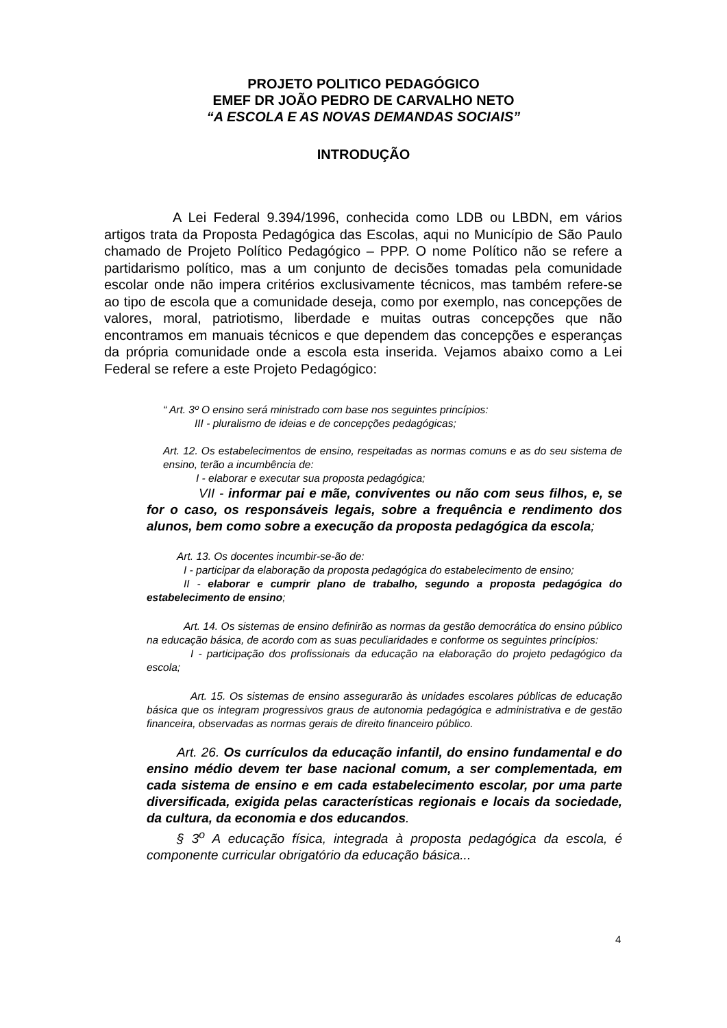PROJETO POLITICO PEDAGÓGICO
EMEF DR JOÃO PEDRO DE CARVALHO NETO
“A ESCOLA E AS NOVAS DEMANDAS SOCIAIS”
INTRODUÇÃO
A Lei Federal 9.394/1996, conhecida como LDB ou LBDN, em vários artigos trata da Proposta Pedagógica das Escolas, aqui no Município de São Paulo chamado de Projeto Político Pedagógico – PPP. O nome Político não se refere a partidarismo político, mas a um conjunto de decisões tomadas pela comunidade escolar onde não impera critérios exclusivamente técnicos, mas também refere-se ao tipo de escola que a comunidade deseja, como por exemplo, nas concepções de valores, moral, patriotismo, liberdade e muitas outras concepções que não encontramos em manuais técnicos e que dependem das concepções e esperanças da própria comunidade onde a escola esta inserida. Vejamos abaixo como a Lei Federal se refere a este Projeto Pedagógico:
“ Art. 3º O ensino será ministrado com base nos seguintes princípios:
III - pluralismo de ideias e de concepções pedagógicas;
Art. 12. Os estabelecimentos de ensino, respeitadas as normas comuns e as do seu sistema de ensino, terão a incumbência de:
I - elaborar e executar sua proposta pedagógica;
VII - informar pai e mãe, conviventes ou não com seus filhos, e, se for o caso, os responsáveis legais, sobre a frequência e rendimento dos alunos, bem como sobre a execução da proposta pedagógica da escola;
Art. 13. Os docentes incumbir-se-ão de:
I - participar da elaboração da proposta pedagógica do estabelecimento de ensino;
II - elaborar e cumprir plano de trabalho, segundo a proposta pedagógica do estabelecimento de ensino;
Art. 14. Os sistemas de ensino definirão as normas da gestão democrática do ensino público na educação básica, de acordo com as suas peculiaridades e conforme os seguintes princípios:
I - participação dos profissionais da educação na elaboração do projeto pedagógico da escola;
Art. 15. Os sistemas de ensino assegurarão às unidades escolares públicas de educação básica que os integram progressivos graus de autonomia pedagógica e administrativa e de gestão financeira, observadas as normas gerais de direito financeiro público.
Art. 26. Os currículos da educação infantil, do ensino fundamental e do ensino médio devem ter base nacional comum, a ser complementada, em cada sistema de ensino e em cada estabelecimento escolar, por uma parte diversificada, exigida pelas características regionais e locais da sociedade, da cultura, da economia e dos educandos.
§ 3<sup>o</sup> A educação física, integrada à proposta pedagógica da escola, é componente curricular obrigatório da educação básica...
4